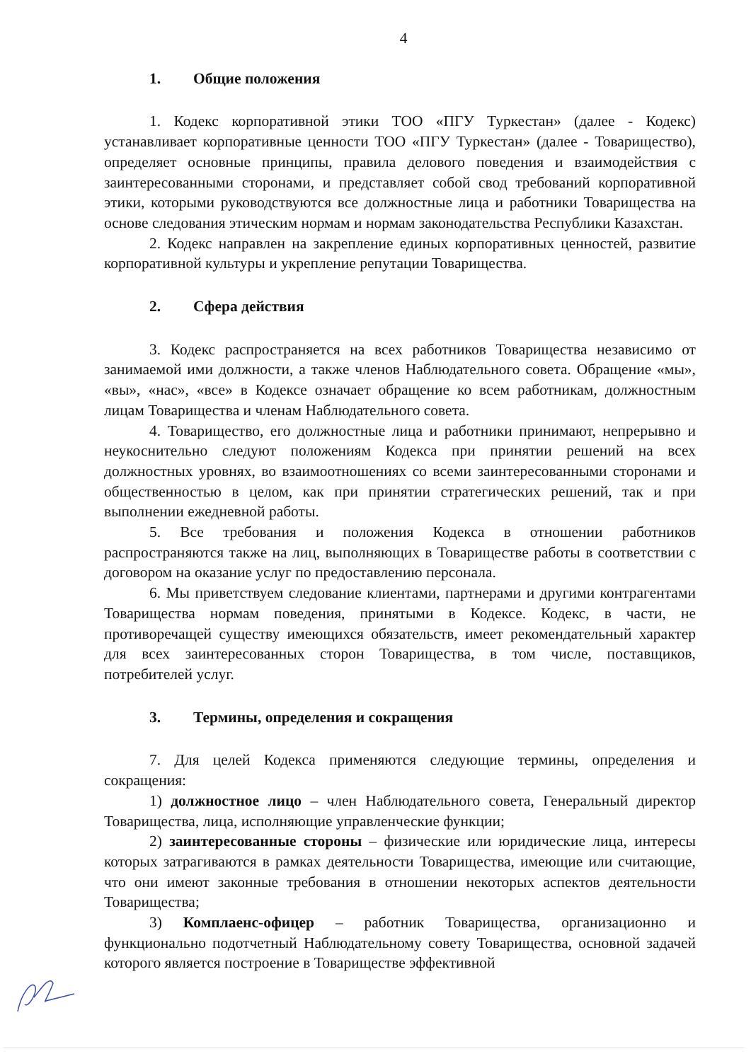4
1. Общие положения
1. Кодекс корпоративной этики ТОО «ПГУ Туркестан» (далее - Кодекс) устанавливает корпоративные ценности ТОО «ПГУ Туркестан» (далее - Товарищество), определяет основные принципы, правила делового поведения и взаимодействия с заинтересованными сторонами, и представляет собой свод требований корпоративной этики, которыми руководствуются все должностные лица и работники Товарищества на основе следования этическим нормам и нормам законодательства Республики Казахстан.
2. Кодекс направлен на закрепление единых корпоративных ценностей, развитие корпоративной культуры и укрепление репутации Товарищества.
2. Сфера действия
3. Кодекс распространяется на всех работников Товарищества независимо от занимаемой ими должности, а также членов Наблюдательного совета. Обращение «мы», «вы», «нас», «все» в Кодексе означает обращение ко всем работникам, должностным лицам Товарищества и членам Наблюдательного совета.
4. Товарищество, его должностные лица и работники принимают, непрерывно и неукоснительно следуют положениям Кодекса при принятии решений на всех должностных уровнях, во взаимоотношениях со всеми заинтересованными сторонами и общественностью в целом, как при принятии стратегических решений, так и при выполнении ежедневной работы.
5. Все требования и положения Кодекса в отношении работников распространяются также на лиц, выполняющих в Товариществе работы в соответствии с договором на оказание услуг по предоставлению персонала.
6. Мы приветствуем следование клиентами, партнерами и другими контрагентами Товарищества нормам поведения, принятыми в Кодексе. Кодекс, в части, не противоречащей существу имеющихся обязательств, имеет рекомендательный характер для всех заинтересованных сторон Товарищества, в том числе, поставщиков, потребителей услуг.
3. Термины, определения и сокращения
7. Для целей Кодекса применяются следующие термины, определения и сокращения:
1) должностное лицо – член Наблюдательного совета, Генеральный директор Товарищества, лица, исполняющие управленческие функции;
2) заинтересованные стороны – физические или юридические лица, интересы которых затрагиваются в рамках деятельности Товарищества, имеющие или считающие, что они имеют законные требования в отношении некоторых аспектов деятельности Товарищества;
3) Комплаенс-офицер – работник Товарищества, организационно и функционально подотчетный Наблюдательному совету Товарищества, основной задачей которого является построение в Товариществе эффективной